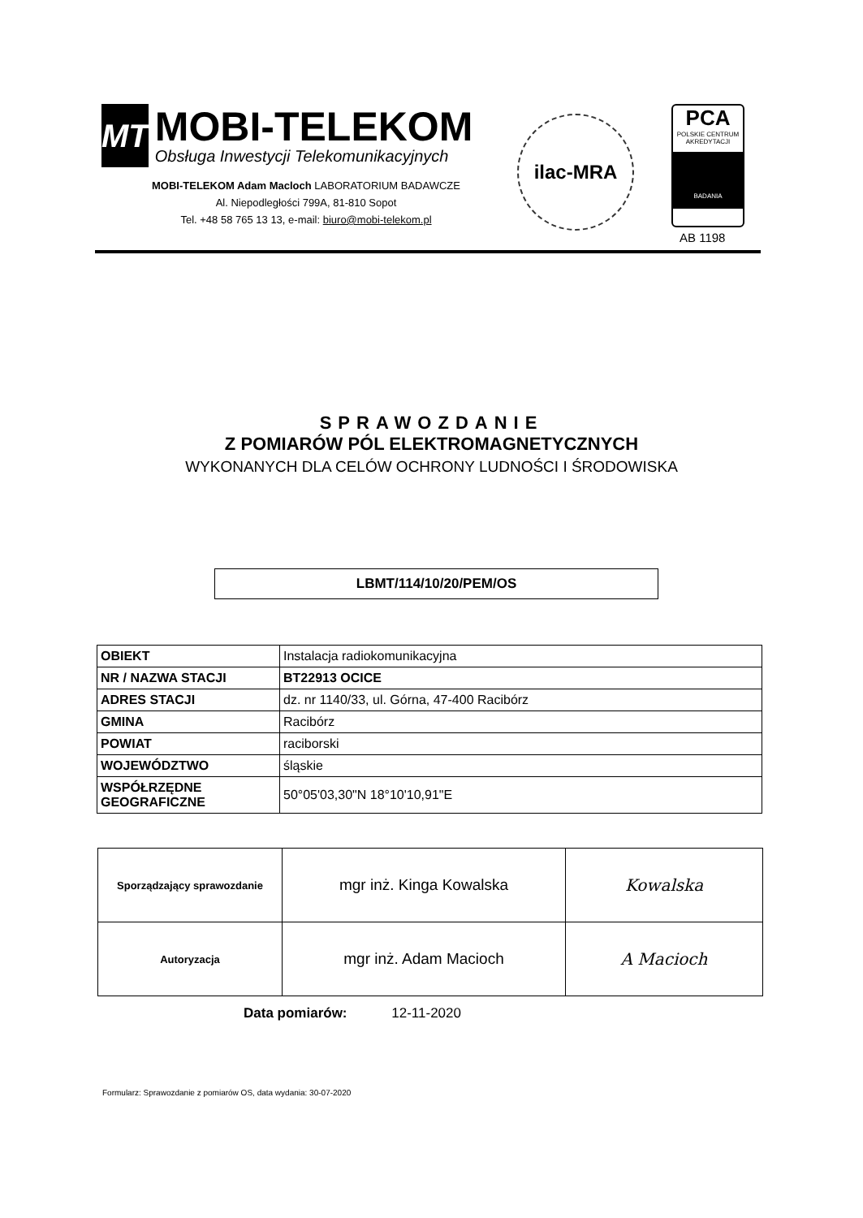MT
MOBI-TELEKOM
Obsługa Inwestycji Telekomunikacyjnych
MOBI-TELEKOM Adam Macloch LABORATORIUM BADAWCZE
Al. Niepodległości 799A, 81-810 Sopot
Tel. +48 58 765 13 13, e-mail: biuro@mobi-telekom.pl
ilac-MRA
PCA
POLSKIE CENTRUM AKREDYTACJI
BADANIA
AB 1198
SPRAWOZDANIE
Z POMIARÓW PÓL ELEKTROMAGNETYCZNYCH
WYKONANYCH DLA CELÓW OCHRONY LUDNOŚCI I ŚRODOWISKA
LBMT/114/10/20/PEM/OS
| OBIEKT | Instalacja radiokomunikacyjna |
| NR / NAZWA STACJI | BT22913 OCICE |
| ADRES STACJI | dz. nr 1140/33, ul. Górna, 47-400 Racibórz |
| GMINA | Racibórz |
| POWIAT | raciborski |
| WOJEWÓDZTWO | śląskie |
| WSPÓŁRZĘDNE GEOGRAFICZNE | 50°05'03,30"N 18°10'10,91"E |
| Sporządzający sprawozdanie | mgr inż. Kinga Kowalska | Kowalska |
| Autoryzacja | mgr inż. Adam Macioch | A Macioch |
Data pomiarów: 12-11-2020
Formularz: Sprawozdanie z pomiarów OS, data wydania: 30-07-2020